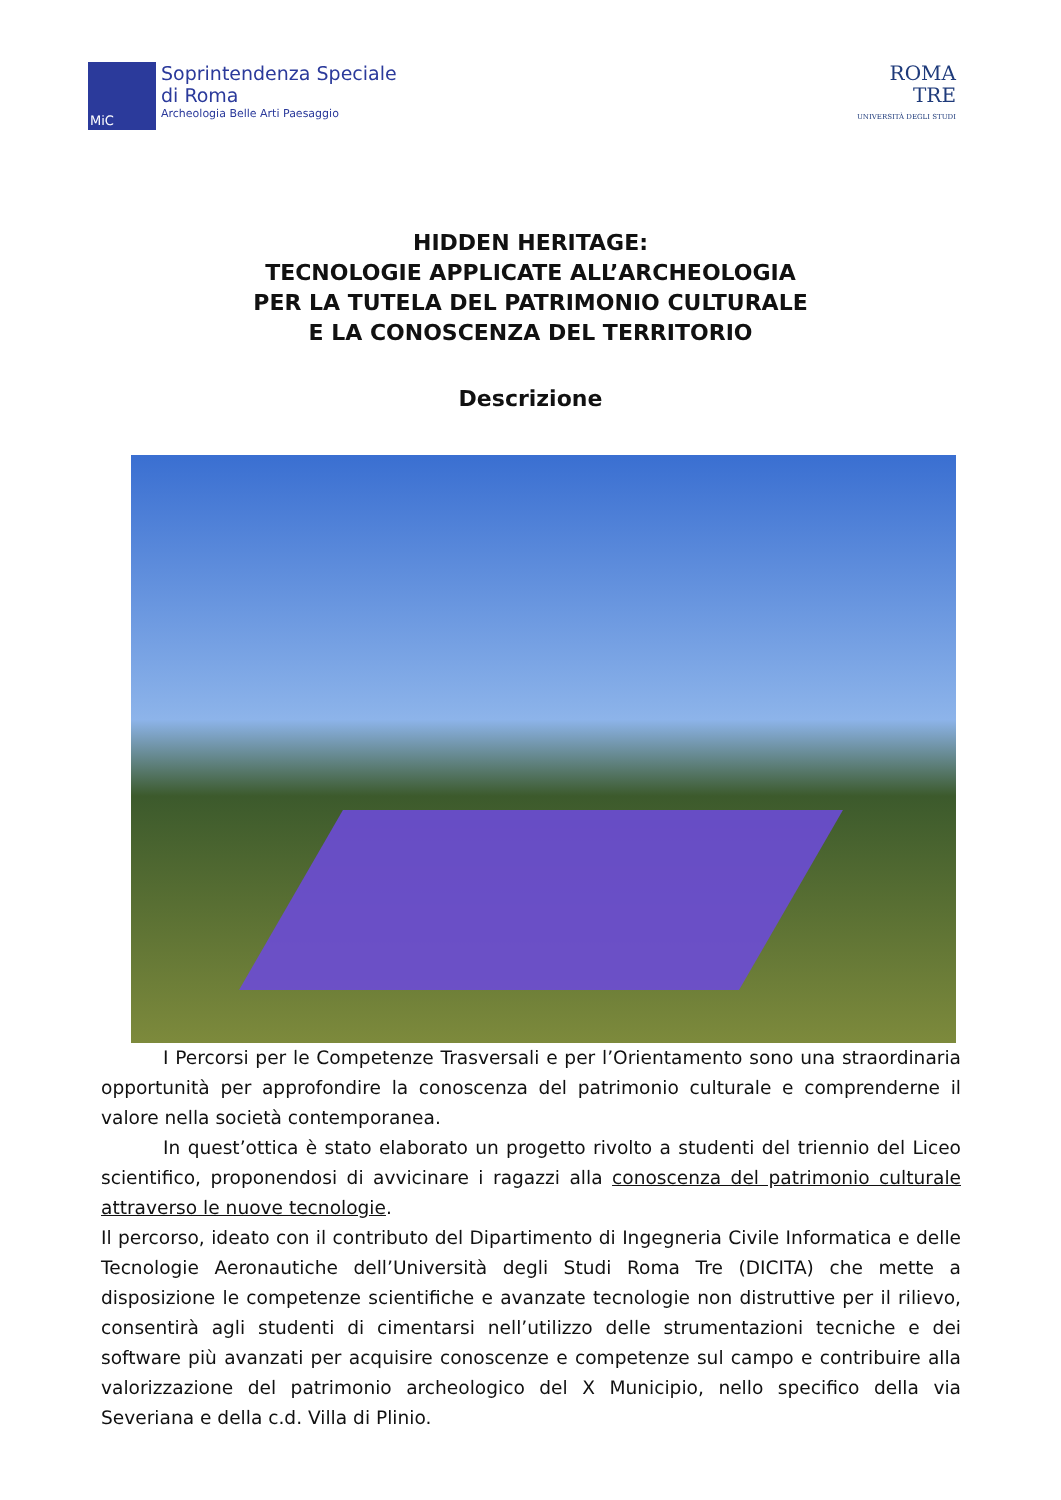MiC
Soprintendenza Speciale
di Roma
Archeologia Belle Arti Paesaggio
ROMA
TRE
UNIVERSITÀ DEGLI STUDI
HIDDEN HERITAGE:
TECNOLOGIE APPLICATE ALL’ARCHEOLOGIA
PER LA TUTELA DEL PATRIMONIO CULTURALE
E LA CONOSCENZA DEL TERRITORIO
Descrizione
I Percorsi per le Competenze Trasversali e per l’Orientamento sono una straordinaria opportunità per approfondire la conoscenza del patrimonio culturale e comprenderne il valore nella società contemporanea.
In quest’ottica è stato elaborato un progetto rivolto a studenti del triennio del Liceo scientifico, proponendosi di avvicinare i ragazzi alla conoscenza del patrimonio culturale attraverso le nuove tecnologie.
Il percorso, ideato con il contributo del Dipartimento di Ingegneria Civile Informatica e delle Tecnologie Aeronautiche dell’Università degli Studi Roma Tre (DICITA) che mette a disposizione le competenze scientifiche e avanzate tecnologie non distruttive per il rilievo, consentirà agli studenti di cimentarsi nell’utilizzo delle strumentazioni tecniche e dei software più avanzati per acquisire conoscenze e competenze sul campo e contribuire alla valorizzazione del patrimonio archeologico del X Municipio, nello specifico della via Severiana e della c.d. Villa di Plinio.